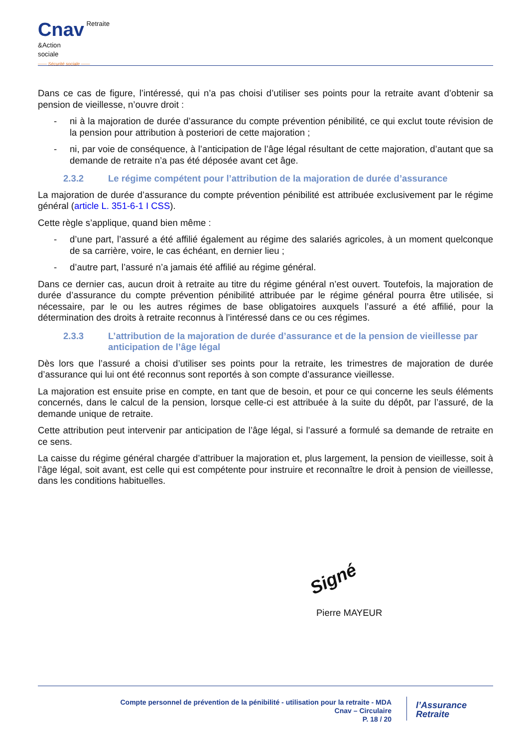Cnav Retraite
&Action
sociale
—— Sécurité sociale ——
Dans ce cas de figure, l’intéressé, qui n’a pas choisi d’utiliser ses points pour la retraite avant d’obtenir sa pension de vieillesse, n’ouvre droit :
- ni à la majoration de durée d’assurance du compte prévention pénibilité, ce qui exclut toute révision de la pension pour attribution à posteriori de cette majoration ;
- ni, par voie de conséquence, à l’anticipation de l’âge légal résultant de cette majoration, d’autant que sa demande de retraite n’a pas été déposée avant cet âge.
2.3.2 Le régime compétent pour l’attribution de la majoration de durée d’assurance
La majoration de durée d’assurance du compte prévention pénibilité est attribuée exclusivement par le régime général (article L. 351-6-1 I CSS).
Cette règle s’applique, quand bien même :
- d’une part, l’assuré a été affilié également au régime des salariés agricoles, à un moment quelconque de sa carrière, voire, le cas échéant, en dernier lieu ;
- d’autre part, l’assuré n’a jamais été affilié au régime général.
Dans ce dernier cas, aucun droit à retraite au titre du régime général n’est ouvert. Toutefois, la majoration de durée d’assurance du compte prévention pénibilité attribuée par le régime général pourra être utilisée, si nécessaire, par le ou les autres régimes de base obligatoires auxquels l’assuré a été affilié, pour la détermination des droits à retraite reconnus à l’intéressé dans ce ou ces régimes.
2.3.3 L’attribution de la majoration de durée d’assurance et de la pension de vieillesse par anticipation de l’âge légal
Dès lors que l’assuré a choisi d’utiliser ses points pour la retraite, les trimestres de majoration de durée d’assurance qui lui ont été reconnus sont reportés à son compte d’assurance vieillesse.
La majoration est ensuite prise en compte, en tant que de besoin, et pour ce qui concerne les seuls éléments concernés, dans le calcul de la pension, lorsque celle-ci est attribuée à la suite du dépôt, par l’assuré, de la demande unique de retraite.
Cette attribution peut intervenir par anticipation de l’âge légal, si l’assuré a formulé sa demande de retraite en ce sens.
La caisse du régime général chargée d’attribuer la majoration et, plus largement, la pension de vieillesse, soit à l’âge légal, soit avant, est celle qui est compétente pour instruire et reconnaître le droit à pension de vieillesse, dans les conditions habituelles.
Signé
Pierre MAYEUR
Compte personnel de prévention de la pénibilité - utilisation pour la retraite - MDA
Cnav – Circulaire
P. 18 / 20
l’Assurance
Retraite